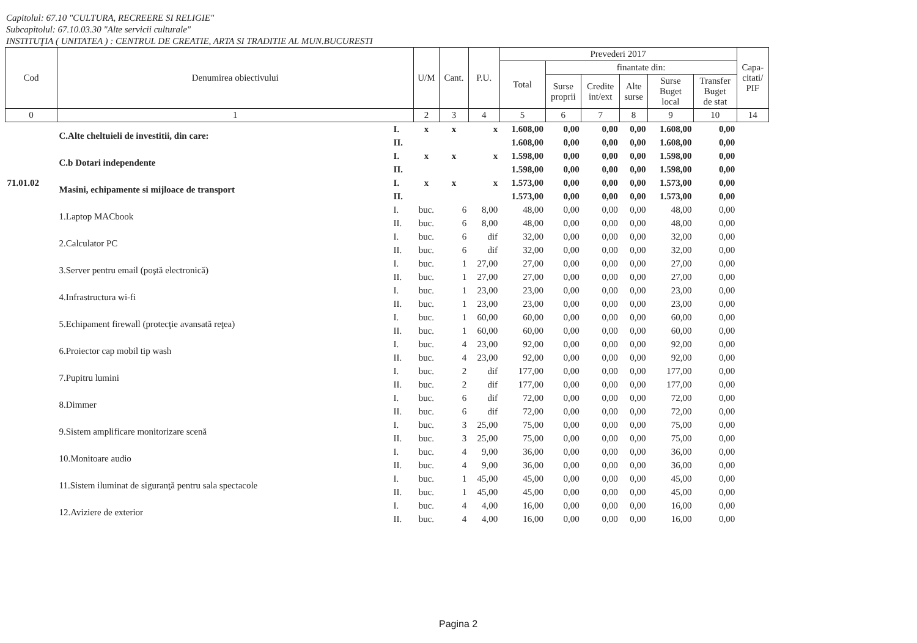Capitolul: 67.10 "CULTURA, RECREERE SI RELIGIE"
Subcapitolul: 67.10.03.30 "Alte servicii culturale"
INSTITUŢIA ( UNITATEA ) : CENTRUL DE CREATIE, ARTA SI TRADITIE AL MUN.BUCURESTI
| Cod | Denumirea obiectivului | | U/M | Cant. | P.U. | Prevederi 2017 | | | | | | Capa- citati/ PIF |
| --- | --- | --- | --- | --- | --- | --- | --- | --- | --- | --- | --- | --- |
| | | | | | | Total | finantate din: | | | | | |
| | | | | | | | Surse proprii | Credite int/ext | Alte surse | Surse Buget local | Transfer Buget de stat | |
| 0 | 1 | | 2 | 3 | 4 | 5 | 6 | 7 | 8 | 9 | 10 | 14 |
| | C.Alte cheltuieli de investitii, din care: | I. | x | x | x | 1.608,00 | 0,00 | 0,00 | 0,00 | 1.608,00 | 0,00 | |
| | | II. | | | | 1.608,00 | 0,00 | 0,00 | 0,00 | 1.608,00 | 0,00 | |
| | C.b Dotari independente | I. | x | x | x | 1.598,00 | 0,00 | 0,00 | 0,00 | 1.598,00 | 0,00 | |
| | | II. | | | | 1.598,00 | 0,00 | 0,00 | 0,00 | 1.598,00 | 0,00 | |
| 71.01.02 | Masini, echipamente si mijloace de transport | I. | x | x | x | 1.573,00 | 0,00 | 0,00 | 0,00 | 1.573,00 | 0,00 | |
| | | II. | | | | 1.573,00 | 0,00 | 0,00 | 0,00 | 1.573,00 | 0,00 | |
| | 1.Laptop MACbook | I. | buc. | 6 | 8,00 | 48,00 | 0,00 | 0,00 | 0,00 | 48,00 | 0,00 | |
| | | II. | buc. | 6 | 8,00 | 48,00 | 0,00 | 0,00 | 0,00 | 48,00 | 0,00 | |
| | 2.Calculator PC | I. | buc. | 6 | dif | 32,00 | 0,00 | 0,00 | 0,00 | 32,00 | 0,00 | |
| | | II. | buc. | 6 | dif | 32,00 | 0,00 | 0,00 | 0,00 | 32,00 | 0,00 | |
| | 3.Server pentru email (poştă electronică) | I. | buc. | 1 | 27,00 | 27,00 | 0,00 | 0,00 | 0,00 | 27,00 | 0,00 | |
| | | II. | buc. | 1 | 27,00 | 27,00 | 0,00 | 0,00 | 0,00 | 27,00 | 0,00 | |
| | 4.Infrastructura wi-fi | I. | buc. | 1 | 23,00 | 23,00 | 0,00 | 0,00 | 0,00 | 23,00 | 0,00 | |
| | | II. | buc. | 1 | 23,00 | 23,00 | 0,00 | 0,00 | 0,00 | 23,00 | 0,00 | |
| | 5.Echipament firewall (protecţie avansată reţea) | I. | buc. | 1 | 60,00 | 60,00 | 0,00 | 0,00 | 0,00 | 60,00 | 0,00 | |
| | | II. | buc. | 1 | 60,00 | 60,00 | 0,00 | 0,00 | 0,00 | 60,00 | 0,00 | |
| | 6.Proiector cap mobil tip wash | I. | buc. | 4 | 23,00 | 92,00 | 0,00 | 0,00 | 0,00 | 92,00 | 0,00 | |
| | | II. | buc. | 4 | 23,00 | 92,00 | 0,00 | 0,00 | 0,00 | 92,00 | 0,00 | |
| | 7.Pupitru lumini | I. | buc. | 2 | dif | 177,00 | 0,00 | 0,00 | 0,00 | 177,00 | 0,00 | |
| | | II. | buc. | 2 | dif | 177,00 | 0,00 | 0,00 | 0,00 | 177,00 | 0,00 | |
| | 8.Dimmer | I. | buc. | 6 | dif | 72,00 | 0,00 | 0,00 | 0,00 | 72,00 | 0,00 | |
| | | II. | buc. | 6 | dif | 72,00 | 0,00 | 0,00 | 0,00 | 72,00 | 0,00 | |
| | 9.Sistem amplificare monitorizare scenă | I. | buc. | 3 | 25,00 | 75,00 | 0,00 | 0,00 | 0,00 | 75,00 | 0,00 | |
| | | II. | buc. | 3 | 25,00 | 75,00 | 0,00 | 0,00 | 0,00 | 75,00 | 0,00 | |
| | 10.Monitoare audio | I. | buc. | 4 | 9,00 | 36,00 | 0,00 | 0,00 | 0,00 | 36,00 | 0,00 | |
| | | II. | buc. | 4 | 9,00 | 36,00 | 0,00 | 0,00 | 0,00 | 36,00 | 0,00 | |
| | 11.Sistem iluminat de siguranţă pentru sala spectacole | I. | buc. | 1 | 45,00 | 45,00 | 0,00 | 0,00 | 0,00 | 45,00 | 0,00 | |
| | | II. | buc. | 1 | 45,00 | 45,00 | 0,00 | 0,00 | 0,00 | 45,00 | 0,00 | |
| | 12.Aviziere de exterior | I. | buc. | 4 | 4,00 | 16,00 | 0,00 | 0,00 | 0,00 | 16,00 | 0,00 | |
| | | II. | buc. | 4 | 4,00 | 16,00 | 0,00 | 0,00 | 0,00 | 16,00 | 0,00 | |
Pagina 2